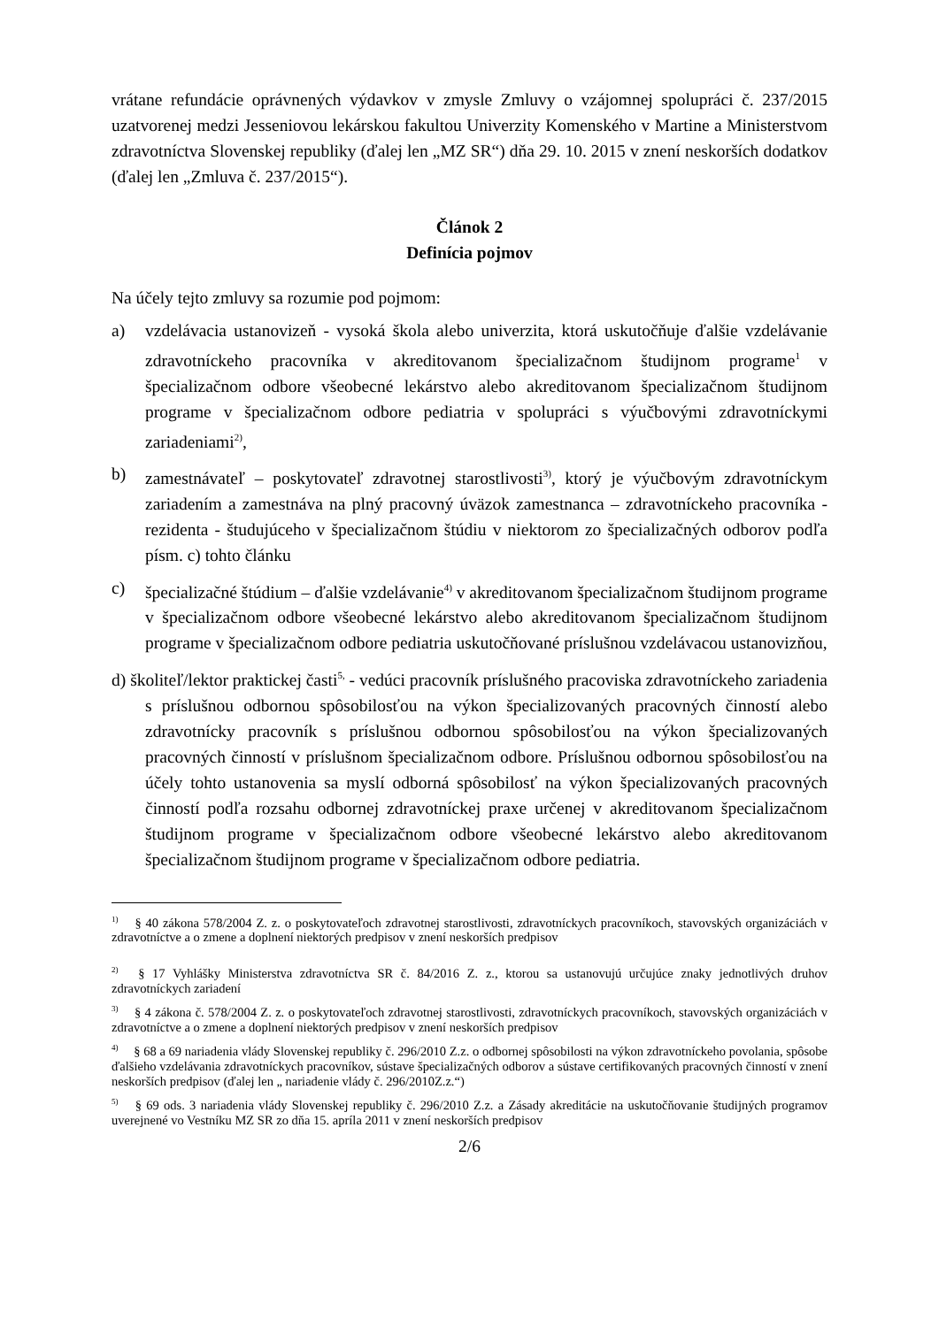vrátane refundácie oprávnených výdavkov v zmysle Zmluvy o vzájomnej spolupráci č. 237/2015 uzatvorenej medzi Jesseniovou lekárskou fakultou Univerzity Komenského v Martine a Ministerstvom zdravotníctva Slovenskej republiky (ďalej len „MZ SR“) dňa 29. 10. 2015 v znení neskorších dodatkov (ďalej len „Zmluva č. 237/2015“).
Článok 2
Definícia pojmov
Na účely tejto zmluvy sa rozumie pod pojmom:
a) vzdelávacia ustanovizeň - vysoká škola alebo univerzita, ktorá uskutočňuje ďalšie vzdelávanie zdravotníckeho pracovníka v akreditovanom špecializačnom študijnom programe<sup>1</sup> v špecializačnom odbore všeobecné lekárstvo alebo akreditovanom špecializačnom študijnom programe v špecializačnom odbore pediatria v spolupráci s výučbovými zdravotníckymi zariadeniami<sup>2)</sup>,
b) zamestnávateľ – poskytovateľ zdravotnej starostlivosti<sup>3)</sup>, ktorý je výučbovým zdravotníckym zariadením a zamestnáva na plný pracovný úväzok zamestnanca – zdravotníckeho pracovníka - rezidenta - študujúceho v špecializačnom štúdiu v niektorom zo špecializačných odborov podľa písm. c) tohto článku
c) špecializačné štúdium – ďalšie vzdelávanie<sup>4)</sup> v akreditovanom špecializačnom študijnom programe v špecializačnom odbore všeobecné lekárstvo alebo akreditovanom špecializačnom študijnom programe v špecializačnom odbore pediatria uskutočňované príslušnou vzdelávacou ustanovizňou,
d) školiteľ/lektor praktickej časti<sup>5,</sup> - vedúci pracovník príslušného pracoviska zdravotníckeho zariadenia s príslušnou odbornou spôsobilosťou na výkon špecializovaných pracovných činností alebo zdravotnícky pracovník s príslušnou odbornou spôsobilosťou na výkon špecializovaných pracovných činností v príslušnom špecializačnom odbore. Príslušnou odbornou spôsobilosťou na účely tohto ustanovenia sa myslí odborná spôsobilosť na výkon špecializovaných pracovných činností podľa rozsahu odbornej zdravotníckej praxe určenej v akreditovanom špecializačnom študijnom programe v špecializačnom odbore všeobecné lekárstvo alebo akreditovanom špecializačnom študijnom programe v špecializačnom odbore pediatria.
<sup>1)</sup> § 40 zákona 578/2004 Z. z. o poskytovateľoch zdravotnej starostlivosti, zdravotníckych pracovníkoch, stavovských organizáciách v zdravotníctve a o zmene a doplnení niektorých predpisov v znení neskorších predpisov
<sup>2)</sup> § 17 Vyhlášky Ministerstva zdravotníctva SR č. 84/2016 Z. z., ktorou sa ustanovujú určujúce znaky jednotlivých druhov zdravotníckych zariadení
<sup>3)</sup> § 4 zákona č. 578/2004 Z. z. o poskytovateľoch zdravotnej starostlivosti, zdravotníckych pracovníkoch, stavovských organizáciách v zdravotníctve a o zmene a doplnení niektorých predpisov v znení neskorších predpisov
<sup>4)</sup> § 68 a 69 nariadenia vlády Slovenskej republiky č. 296/2010 Z.z. o odbornej spôsobilosti na výkon zdravotníckeho povolania, spôsobe ďalšieho vzdelávania zdravotníckych pracovníkov, sústave špecializačných odborov a sústave certifikovaných pracovných činností v znení neskorších predpisov (ďalej len „ nariadenie vlády č. 296/2010Z.z.“)
<sup>5)</sup> § 69 ods. 3 nariadenia vlády Slovenskej republiky č. 296/2010 Z.z. a Zásady akreditácie na uskutočňovanie študijných programov uverejnené vo Vestníku MZ SR zo dňa 15. apríla 2011 v znení neskorších predpisov
2/6